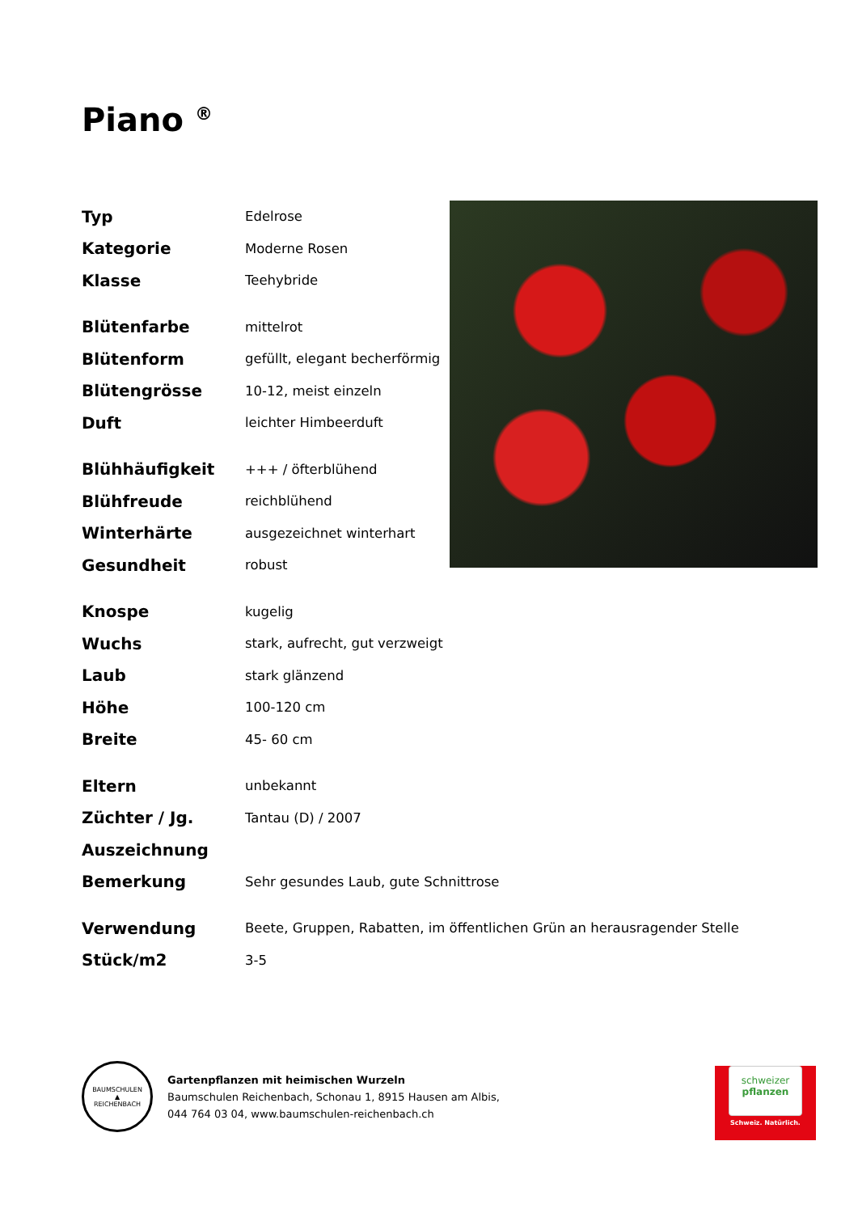Piano <sup>®</sup>
| Typ | Edelrose |
| Kategorie | Moderne Rosen |
| Klasse | Teehybride |
| Blütenfarbe | mittelrot |
| Blütenform | gefüllt, elegant becherförmig |
| Blütengrösse | 10-12, meist einzeln |
| Duft | leichter Himbeerduft |
| Blühhäufigkeit | +++ / öfterblühend |
| Blühfreude | reichblühend |
| Winterhärte | ausgezeichnet winterhart |
| Gesundheit | robust |
| Knospe | kugelig |
| Wuchs | stark, aufrecht, gut verzweigt |
| Laub | stark glänzend |
| Höhe | 100-120 cm |
| Breite | 45- 60 cm |
| Eltern | unbekannt |
| Züchter / Jg. | Tantau (D) / 2007 |
| Auszeichnung | |
| Bemerkung | Sehr gesundes Laub, gute Schnittrose |
| Verwendung | Beete, Gruppen, Rabatten, im öffentlichen Grün an herausragender Stelle |
| Stück/m2 | 3-5 |
BAUMSCHULEN
▲
REICHENBACH
Gartenpflanzen mit heimischen Wurzeln
Baumschulen Reichenbach, Schonau 1, 8915 Hausen am Albis,
044 764 03 04, www.baumschulen-reichenbach.ch
schweizer
pflanzen
Schweiz. Natürlich.